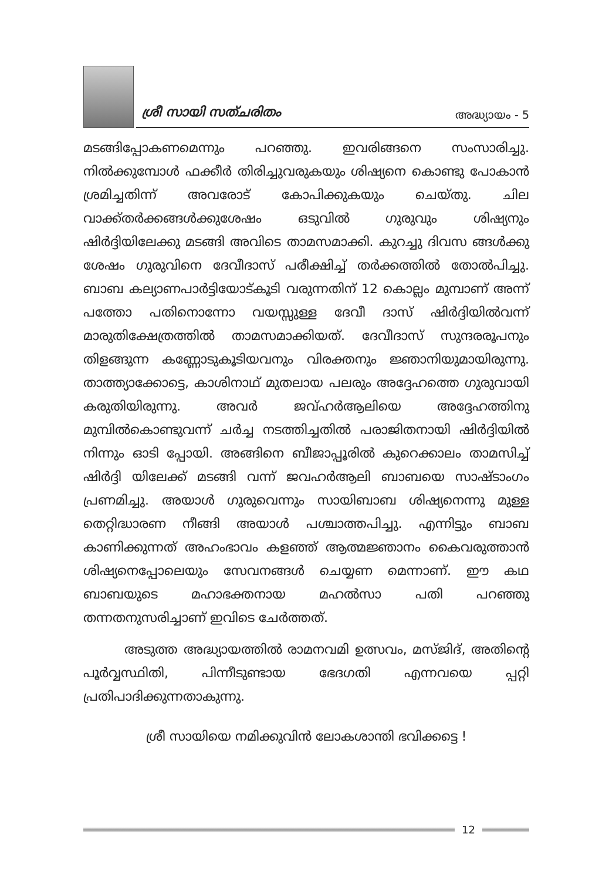ശ്രീ സായി സത്ചരിതം അദ്ധ്യായം - 5
മടങ്ങിപ്പോകണമെന്നും പറഞ്ഞു. ഇവരിങ്ങനെ സംസാരിച്ചു. നിൽക്കുമ്പോൾ ഫക്കീർ തിരിച്ചുവരുകയും ശിഷ്യനെ കൊണ്ടു പോകാൻ ശ്രമിച്ചതിന്ന് അവരോട് കോപിക്കുകയും ചെയ്തു. ചില വാക്ക്തർക്കങ്ങൾക്കുശേഷം ഒടുവിൽ ഗുരുവും ശിഷ്യനും ഷിർദ്ദിയിലേക്കു മടങ്ങി അവിടെ താമസമാക്കി. കുറച്ചു ദിവസ ങ്ങൾക്കു ശേഷം ഗുരുവിനെ ദേവീദാസ് പരീക്ഷിച്ച് തർക്കത്തിൽ തോൽപിച്ചു. ബാബ കല്യാണപാർട്ടിയോട്കൂടി വരുന്നതിന് 12 കൊല്ലം മുമ്പാണ് അന്ന് പത്തോ പതിനൊന്നോ വയസ്സുള്ള ദേവീ ദാസ് ഷിർദ്ദിയിൽവന്ന് മാരുതിക്ഷേത്രത്തിൽ താമസമാക്കിയത്. ദേവീദാസ് സുന്ദരരൂപനും തിളങ്ങുന്ന കണ്ണോടുകൂടിയവനും വിരക്തനും ജ്ഞാനിയുമായിരുന്നു. താത്ത്യാക്കോട്ടെ, കാശിനാഥ് മുതലായ പലരും അദ്ദേഹത്തെ ഗുരുവായി കരുതിയിരുന്നു. അവർ ജവ്ഹർആലിയെ അദ്ദേഹത്തിനു മുമ്പിൽകൊണ്ടുവന്ന് ചർച്ച നടത്തിച്ചതിൽ പരാജിതനായി ഷിർദ്ദിയിൽ നിന്നും ഓടി പ്പോയി. അങ്ങിനെ ബീജാപ്പൂരിൽ കുറെക്കാലം താമസിച്ച് ഷിർദ്ദി യിലേക്ക് മടങ്ങി വന്ന് ജവഹർആലി ബാബയെ സാഷ്ടാംഗം പ്രണമിച്ചു. അയാൾ ഗുരുവെന്നും സായിബാബ ശിഷ്യനെന്നു മുള്ള തെറ്റിദ്ധാരണ നീങ്ങി അയാൾ പശ്ചാത്തപിച്ചു. എന്നിട്ടും ബാബ കാണിക്കുന്നത് അഹംഭാവം കളഞ്ഞ് ആത്മജ്ഞാനം കൈവരുത്താൻ ശിഷ്യനെപ്പോലെയും സേവനങ്ങൾ ചെയ്യണ മെന്നാണ്. ഈ കഥ ബാബയുടെ മഹാഭക്തനായ മഹൽസാ പതി പറഞ്ഞു തന്നതനുസരിച്ചാണ് ഇവിടെ ചേർത്തത്.
അടുത്ത അദ്ധ്യായത്തിൽ രാമനവമി ഉത്സവം, മസ്ജിദ്, അതിന്റെ പൂർവ്വസ്ഥിതി, പിന്നീടുണ്ടായ ഭേദഗതി എന്നവയെ പ്പറ്റി പ്രതിപാദിക്കുന്നതാകുന്നു.
ശ്രീ സായിയെ നമിക്കുവിൻ ലോകശാന്തി ഭവിക്കട്ടെ !
12